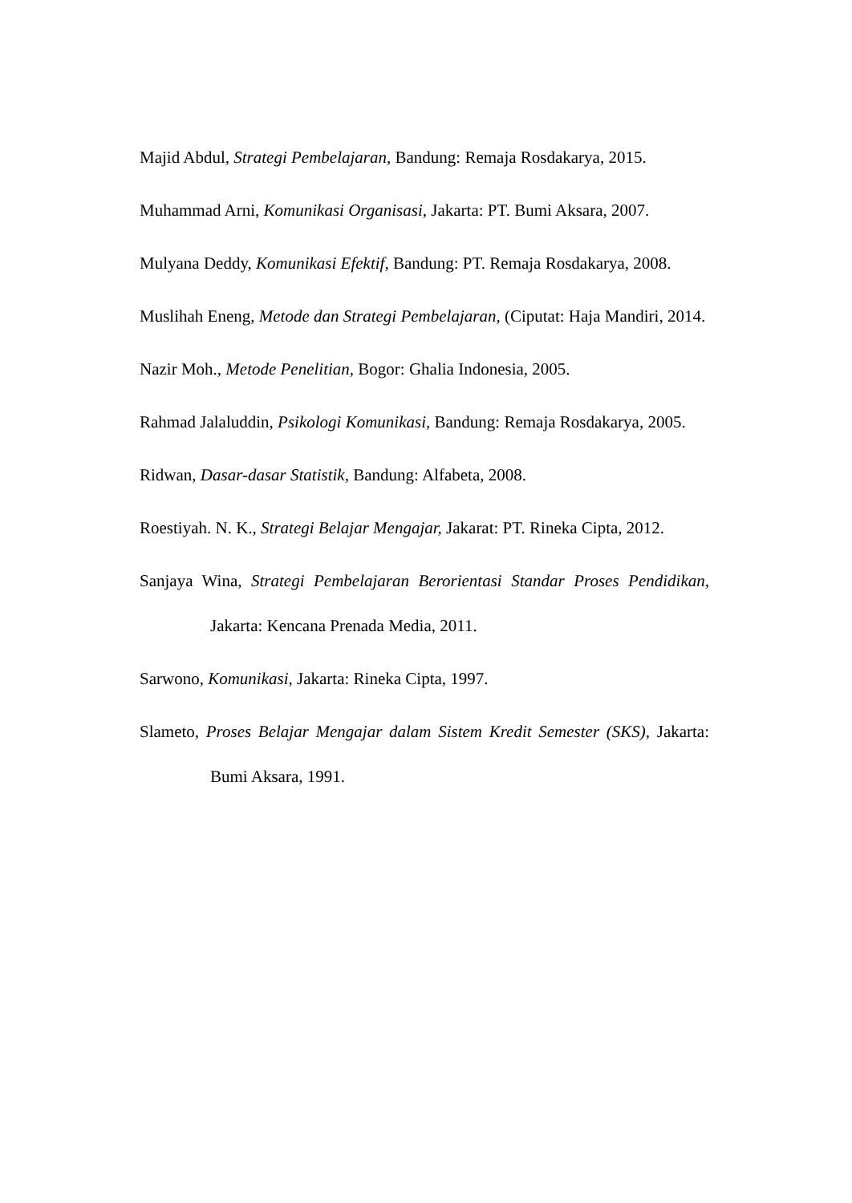Majid Abdul, Strategi Pembelajaran, Bandung: Remaja Rosdakarya, 2015.
Muhammad Arni, Komunikasi Organisasi, Jakarta: PT. Bumi Aksara, 2007.
Mulyana Deddy, Komunikasi Efektif, Bandung: PT. Remaja Rosdakarya, 2008.
Muslihah Eneng, Metode dan Strategi Pembelajaran, (Ciputat: Haja Mandiri, 2014.
Nazir Moh., Metode Penelitian, Bogor: Ghalia Indonesia, 2005.
Rahmad Jalaluddin, Psikologi Komunikasi, Bandung: Remaja Rosdakarya, 2005.
Ridwan, Dasar-dasar Statistik, Bandung: Alfabeta, 2008.
Roestiyah. N. K., Strategi Belajar Mengajar, Jakarat: PT. Rineka Cipta, 2012.
Sanjaya Wina, Strategi Pembelajaran Berorientasi Standar Proses Pendidikan, Jakarta: Kencana Prenada Media, 2011.
Sarwono, Komunikasi, Jakarta: Rineka Cipta, 1997.
Slameto, Proses Belajar Mengajar dalam Sistem Kredit Semester (SKS), Jakarta: Bumi Aksara, 1991.